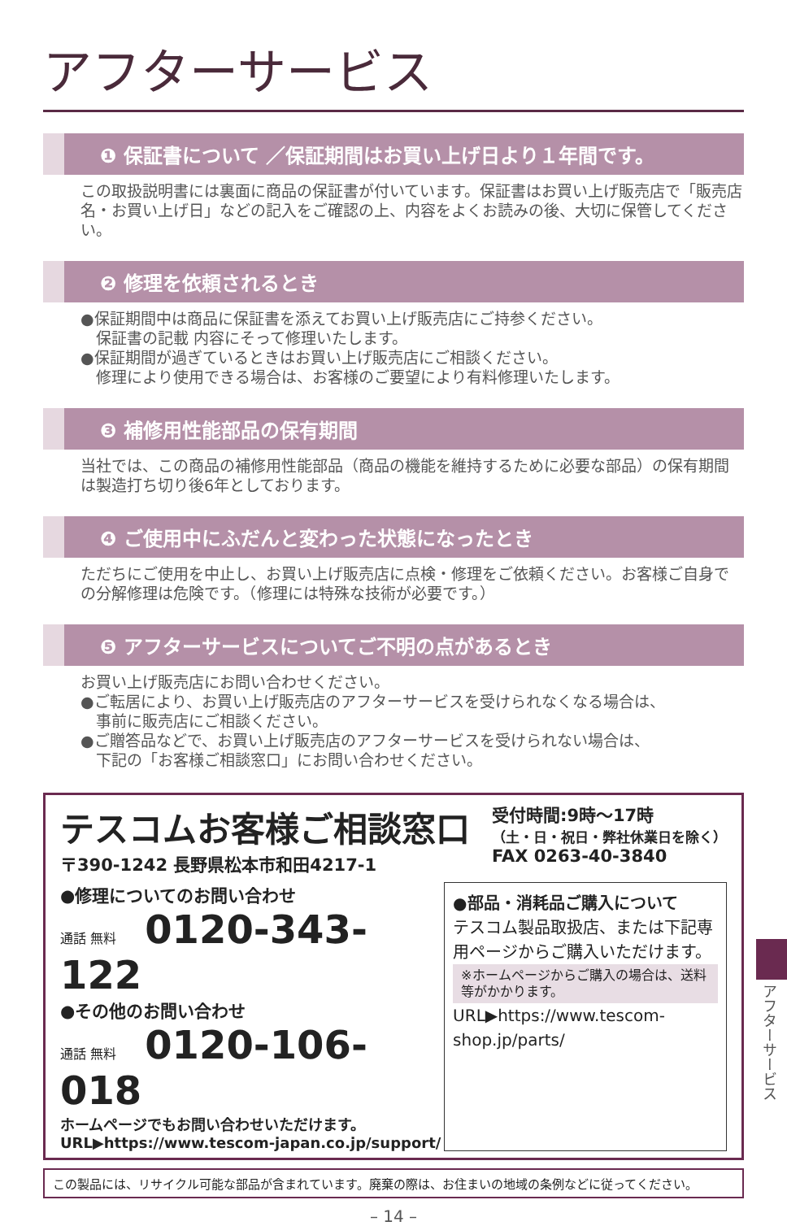アフターサービス
❶ 保証書について ／保証期間はお買い上げ日より１年間です。
この取扱説明書には裏面に商品の保証書が付いています。保証書はお買い上げ販売店で「販売店名・お買い上げ日」などの記入をご確認の上、内容をよくお読みの後、大切に保管してください。
❷ 修理を依頼されるとき
●保証期間中は商品に保証書を添えてお買い上げ販売店にご持参ください。
　保証書の記載 内容にそって修理いたします。
●保証期間が過ぎているときはお買い上げ販売店にご相談ください。
　修理により使用できる場合は、お客様のご要望により有料修理いたします。
❸ 補修用性能部品の保有期間
当社では、この商品の補修用性能部品（商品の機能を維持するために必要な部品）の保有期間は製造打ち切り後6年としております。
❹ ご使用中にふだんと変わった状態になったとき
ただちにご使用を中止し、お買い上げ販売店に点検・修理をご依頼ください。お客様ご自身での分解修理は危険です。（修理には特殊な技術が必要です。）
❺ アフターサービスについてご不明の点があるとき
お買い上げ販売店にお問い合わせください。
●ご転居により、お買い上げ販売店のアフターサービスを受けられなくなる場合は、
　事前に販売店にご相談ください。
●ご贈答品などで、お買い上げ販売店のアフターサービスを受けられない場合は、
　下記の「お客様ご相談窓口」にお問い合わせください。
テスコムお客様ご相談窓口
〒390-1242 長野県松本市和田4217-1
受付時間:9時〜17時
（土・日・祝日・弊社休業日を除く）
FAX 0263-40-3840
●修理についてのお問い合わせ
通話 無料 0120-343-122
●その他のお問い合わせ
通話 無料 0120-106-018
ホームページでもお問い合わせいただけます。
URL▶https://www.tescom-japan.co.jp/support/
●部品・消耗品ご購入について
テスコム製品取扱店、または下記専用ページからご購入いただけます。
※ホームページからご購入の場合は、送料等がかかります。
URL▶https://www.tescom-shop.jp/parts/
この製品には、リサイクル可能な部品が含まれています。廃棄の際は、お住まいの地域の条例などに従ってください。
– 14 –
アフターサービス